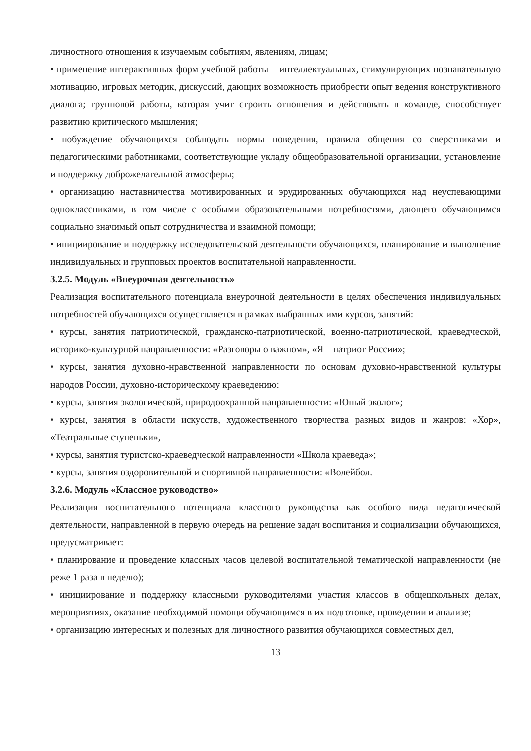личностного отношения к изучаемым событиям, явлениям, лицам;
• применение интерактивных форм учебной работы – интеллектуальных, стимулирующих познавательную мотивацию, игровых методик, дискуссий, дающих возможность приобрести опыт ведения конструктивного диалога; групповой работы, которая учит строить отношения и действовать в команде, способствует развитию критического мышления;
• побуждение обучающихся соблюдать нормы поведения, правила общения со сверстниками и педагогическими работниками, соответствующие укладу общеобразовательной организации, установление и поддержку доброжелательной атмосферы;
• организацию наставничества мотивированных и эрудированных обучающихся над неуспевающими одноклассниками, в том числе с особыми образовательными потребностями, дающего обучающимся социально значимый опыт сотрудничества и взаимной помощи;
• инициирование и поддержку исследовательской деятельности обучающихся, планирование и выполнение индивидуальных и групповых проектов воспитательной направленности.
3.2.5. Модуль «Внеурочная деятельность»
Реализация воспитательного потенциала внеурочной деятельности в целях обеспечения индивидуальных потребностей обучающихся осуществляется в рамках выбранных ими курсов, занятий:
• курсы, занятия патриотической, гражданско-патриотической, военно-патриотической, краеведческой, историко-культурной направленности: «Разговоры о важном», «Я – патриот России»;
• курсы, занятия духовно-нравственной направленности по основам духовно-нравственной культуры народов России, духовно-историческому краеведению:
• курсы, занятия экологической, природоохранной направленности: «Юный эколог»;
• курсы, занятия в области искусств, художественного творчества разных видов и жанров: «Хор», «Театральные ступеньки»,
• курсы, занятия туристско-краеведческой направленности «Школа краеведа»;
• курсы, занятия оздоровительной и спортивной направленности: «Волейбол.
3.2.6. Модуль «Классное руководство»
Реализация воспитательного потенциала классного руководства как особого вида педагогической деятельности, направленной в первую очередь на решение задач воспитания и социализации обучающихся, предусматривает:
• планирование и проведение классных часов целевой воспитательной тематической направленности (не реже 1 раза в неделю);
• инициирование и поддержку классными руководителями участия классов в общешкольных делах, мероприятиях, оказание необходимой помощи обучающимся в их подготовке, проведении и анализе;
• организацию интересных и полезных для личностного развития обучающихся совместных дел,
13